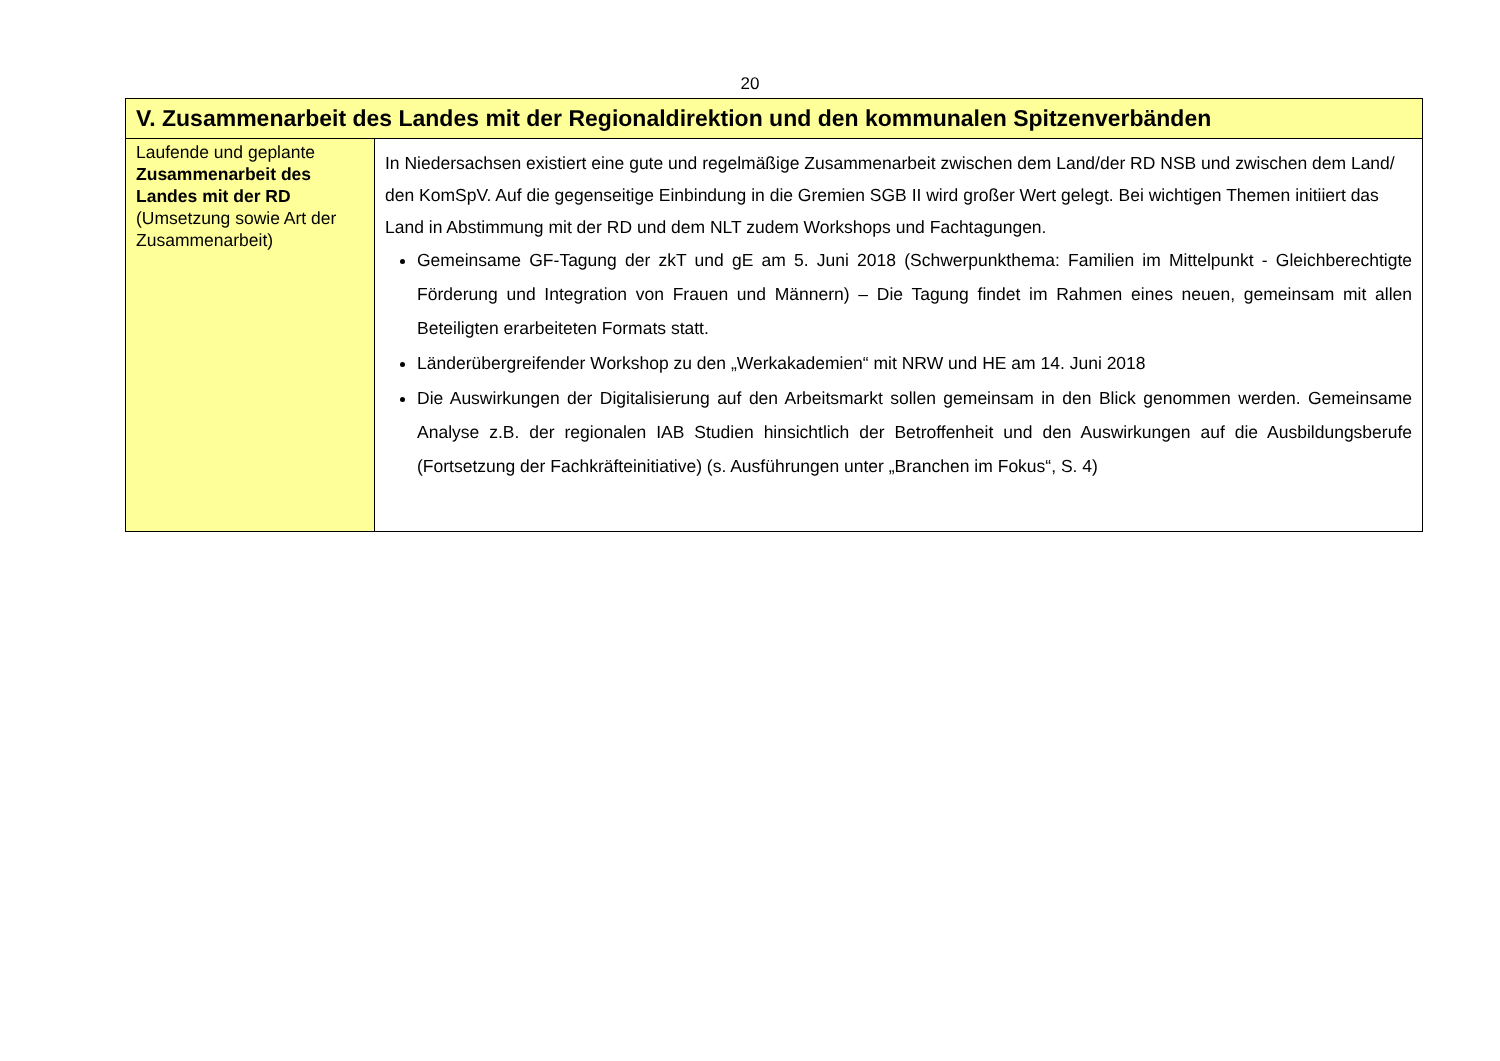20
| V. Zusammenarbeit des Landes mit der Regionaldirektion und den kommunalen Spitzenverbänden | |
| --- | --- |
| Laufende und geplante Zusammenarbeit des Landes mit der RD (Umsetzung sowie Art der Zusammenarbeit) | In Niedersachsen existiert eine gute und regelmäßige Zusammenarbeit zwischen dem Land/der RD NSB und zwischen dem Land/ den KomSpV. Auf die gegenseitige Einbindung in die Gremien SGB II wird großer Wert gelegt. Bei wichtigen Themen initiiert das Land in Abstimmung mit der RD und dem NLT zudem Workshops und Fachtagungen. Gemeinsame GF-Tagung der zkT und gE am 5. Juni 2018 (Schwerpunkthema: Familien im Mittelpunkt - Gleichberechtigte Förderung und Integration von Frauen und Männern) – Die Tagung findet im Rahmen eines neuen, gemeinsam mit allen Beteiligten erarbeiteten Formats statt. Länderübergreifender Workshop zu den „Werkakademien“ mit NRW und HE am 14. Juni 2018 Die Auswirkungen der Digitalisierung auf den Arbeitsmarkt sollen gemeinsam in den Blick genommen werden. Gemeinsame Analyse z.B. der regionalen IAB Studien hinsichtlich der Betroffenheit und den Auswirkungen auf die Ausbildungsberufe (Fortsetzung der Fachkräfteinitiative) (s. Ausführungen unter „Branchen im Fokus“, S. 4) |